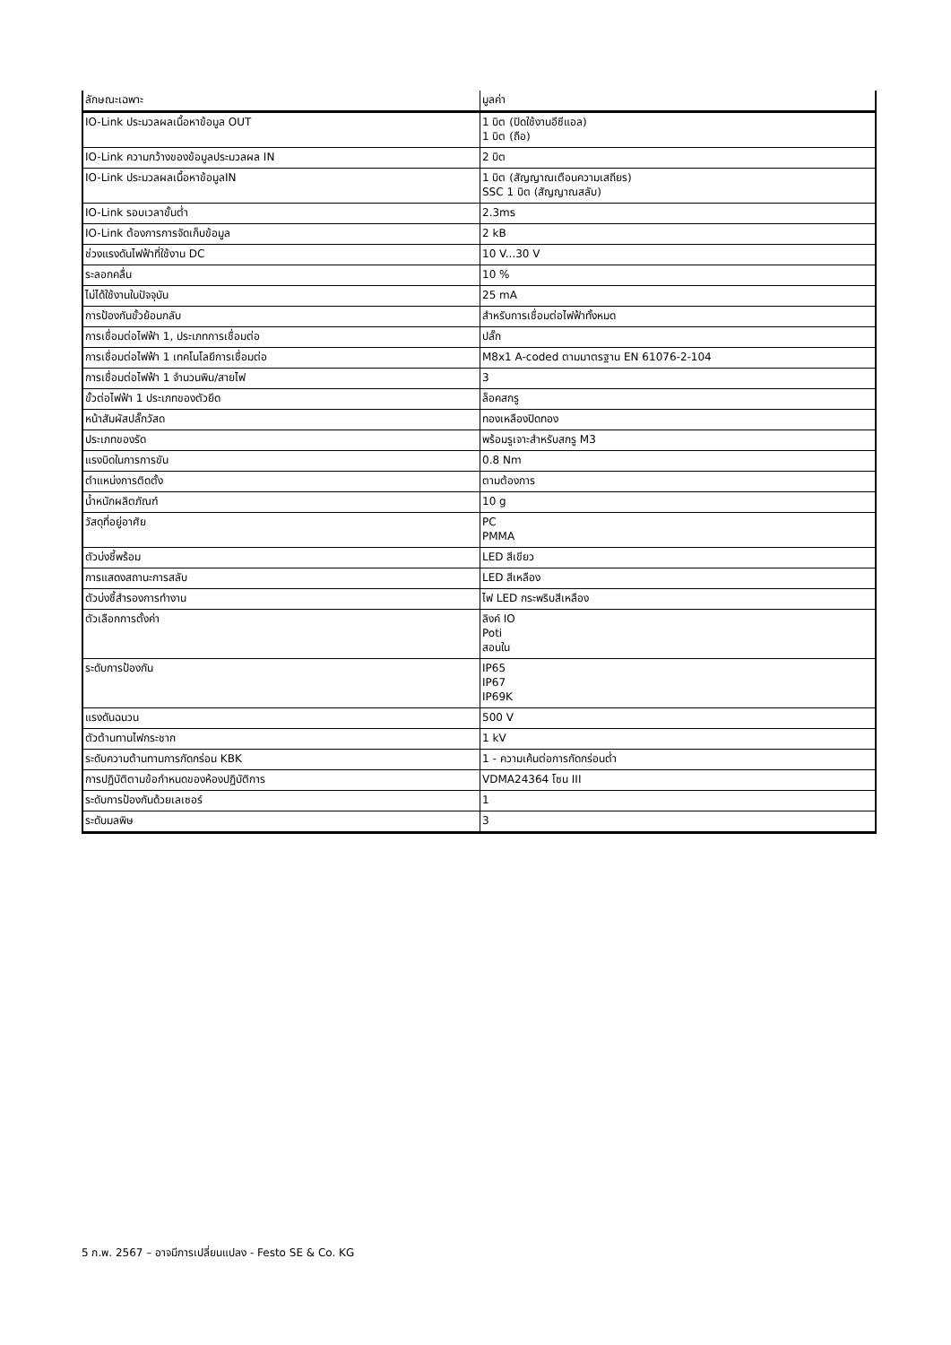| ลักษณะเฉพาะ | มูลค่า |
| --- | --- |
| IO-Link ประมวลผลเนื้อหาข้อมูล OUT | 1 บิต (ปิดใช้งานอีซีแอล) 1 บิต (ถือ) |
| IO-Link ความกว้างของข้อมูลประมวลผล IN | 2 บิต |
| IO-Link ประมวลผลเนื้อหาข้อมูลIN | 1 บิต (สัญญาณเตือนความเสถียร) SSC 1 บิต (สัญญาณสลับ) |
| IO-Link รอบเวลาขั้นต่ำ | 2.3ms |
| IO-Link ต้องการการจัดเก็บข้อมูล | 2 kB |
| ช่วงแรงดันไฟฟ้าที่ใช้งาน DC | 10 V...30 V |
| ระลอกคลื่น | 10 % |
| ไม่ได้ใช้งานในปัจจุบัน | 25 mA |
| การป้องกันขั้วย้อนกลับ | สำหรับการเชื่อมต่อไฟฟ้าทั้งหมด |
| การเชื่อมต่อไฟฟ้า 1, ประเภทการเชื่อมต่อ | ปลั๊ก |
| การเชื่อมต่อไฟฟ้า 1 เทคโนโลยีการเชื่อมต่อ | M8x1 A-coded ตามมาตรฐาน EN 61076-2-104 |
| การเชื่อมต่อไฟฟ้า 1 จำนวนพิน/สายไฟ | 3 |
| ขั้วต่อไฟฟ้า 1 ประเภทของตัวยึด | ล็อคสกรู |
| หน้าสัมผัสปลั๊กวัสด | ทองเหลืองปิดทอง |
| ประเภทของรัด | พร้อมรูเจาะสำหรับสกรู M3 |
| แรงบิดในการการขัน | 0.8 Nm |
| ตำแหน่งการติดตั้ง | ตามต้องการ |
| น้ำหนักผลิตภัณฑ์ | 10 g |
| วัสดุที่อยู่อาศัย | PC PMMA |
| ตัวบ่งชี้พร้อม | LED สีเขียว |
| การแสดงสถานะการสลับ | LED สีเหลือง |
| ตัวบ่งชี้สำรองการทำงาน | ไฟ LED กระพริบสีเหลือง |
| ตัวเลือกการตั้งค่า | ลิงค์ IO Poti สอนใน |
| ระดับการป้องกัน | IP65 IP67 IP69K |
| แรงดันฉนวน | 500 V |
| ตัวต้านทานไฟกระชาก | 1 kV |
| ระดับความต้านทานการกัดกร่อน KBK | 1 - ความเค้นต่อการกัดกร่อนต่ำ |
| การปฏิบัติตามข้อกำหนดของห้องปฏิบัติการ | VDMA24364 โซน III |
| ระดับการป้องกันด้วยเลเซอร์ | 1 |
| ระดับมลพิษ | 3 |
5 ก.พ. 2567 – อาจมีการเปลี่ยนแปลง - Festo SE & Co. KG